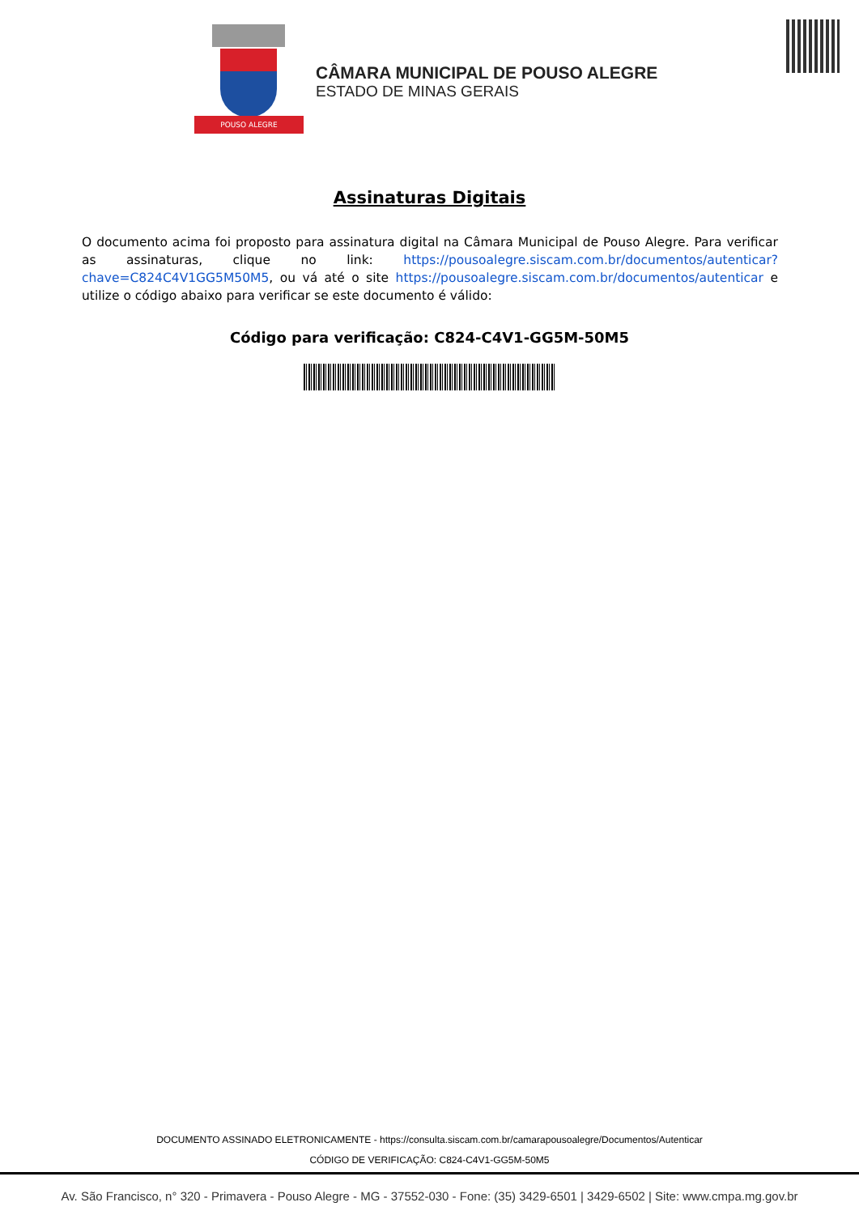POUSO ALEGRE
CÂMARA MUNICIPAL DE POUSO ALEGRE
ESTADO DE MINAS GERAIS
Assinaturas Digitais
O documento acima foi proposto para assinatura digital na Câmara Municipal de Pouso Alegre. Para verificar as assinaturas, clique no link: https://pousoalegre.siscam.com.br/documentos/autenticar?chave=C824C4V1GG5M50M5, ou vá até o site https://pousoalegre.siscam.com.br/documentos/autenticar e utilize o código abaixo para verificar se este documento é válido:
Código para verificação: C824-C4V1-GG5M-50M5
DOCUMENTO ASSINADO ELETRONICAMENTE - https://consulta.siscam.com.br/camarapousoalegre/Documentos/Autenticar
CÓDIGO DE VERIFICAÇÃO: C824-C4V1-GG5M-50M5
Av. São Francisco, n° 320 - Primavera - Pouso Alegre - MG - 37552-030 - Fone: (35) 3429-6501 | 3429-6502 | Site: www.cmpa.mg.gov.br